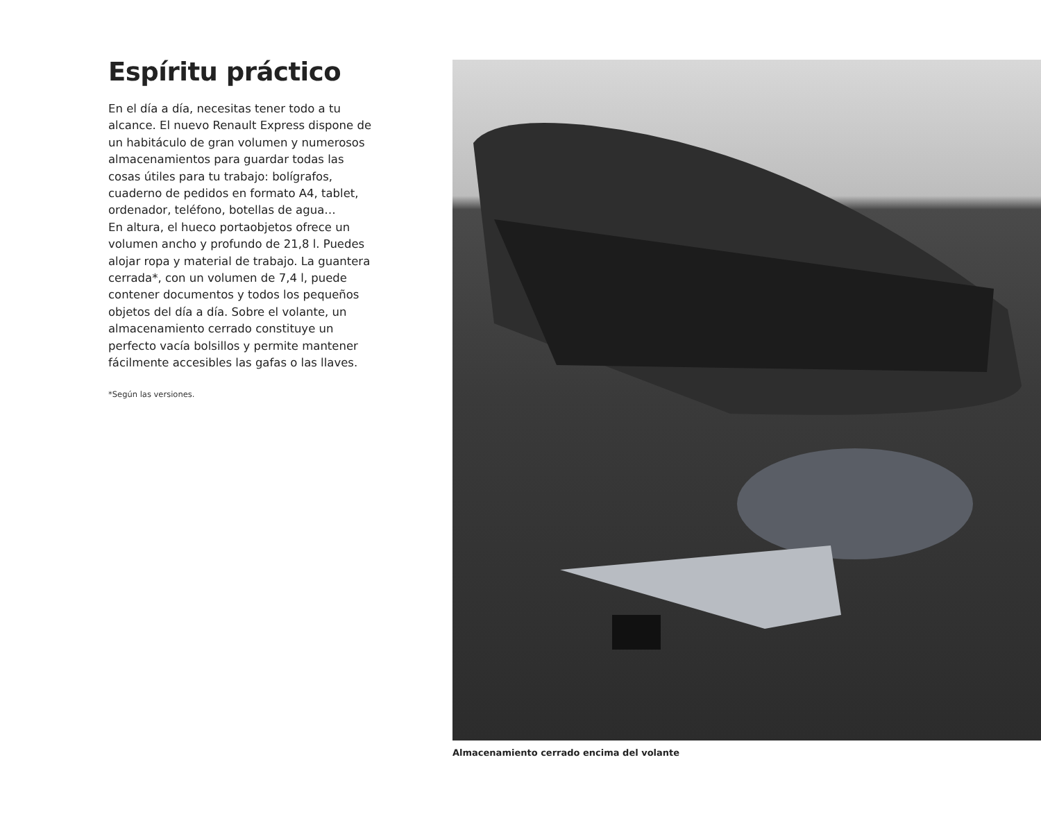Espíritu práctico
En el día a día, necesitas tener todo a tu alcance. El nuevo Renault Express dispone de un habitáculo de gran volumen y numerosos almacenamientos para guardar todas las cosas útiles para tu trabajo: bolígrafos, cuaderno de pedidos en formato A4, tablet, ordenador, teléfono, botellas de agua…
En altura, el hueco portaobjetos ofrece un volumen ancho y profundo de 21,8 l. Puedes alojar ropa y material de trabajo. La guantera cerrada*, con un volumen de 7,4 l, puede contener documentos y todos los pequeños objetos del día a día. Sobre el volante, un almacenamiento cerrado constituye un perfecto vacía bolsillos y permite mantener fácilmente accesibles las gafas o las llaves.
*Según las versiones.
Almacenamiento cerrado encima del volante